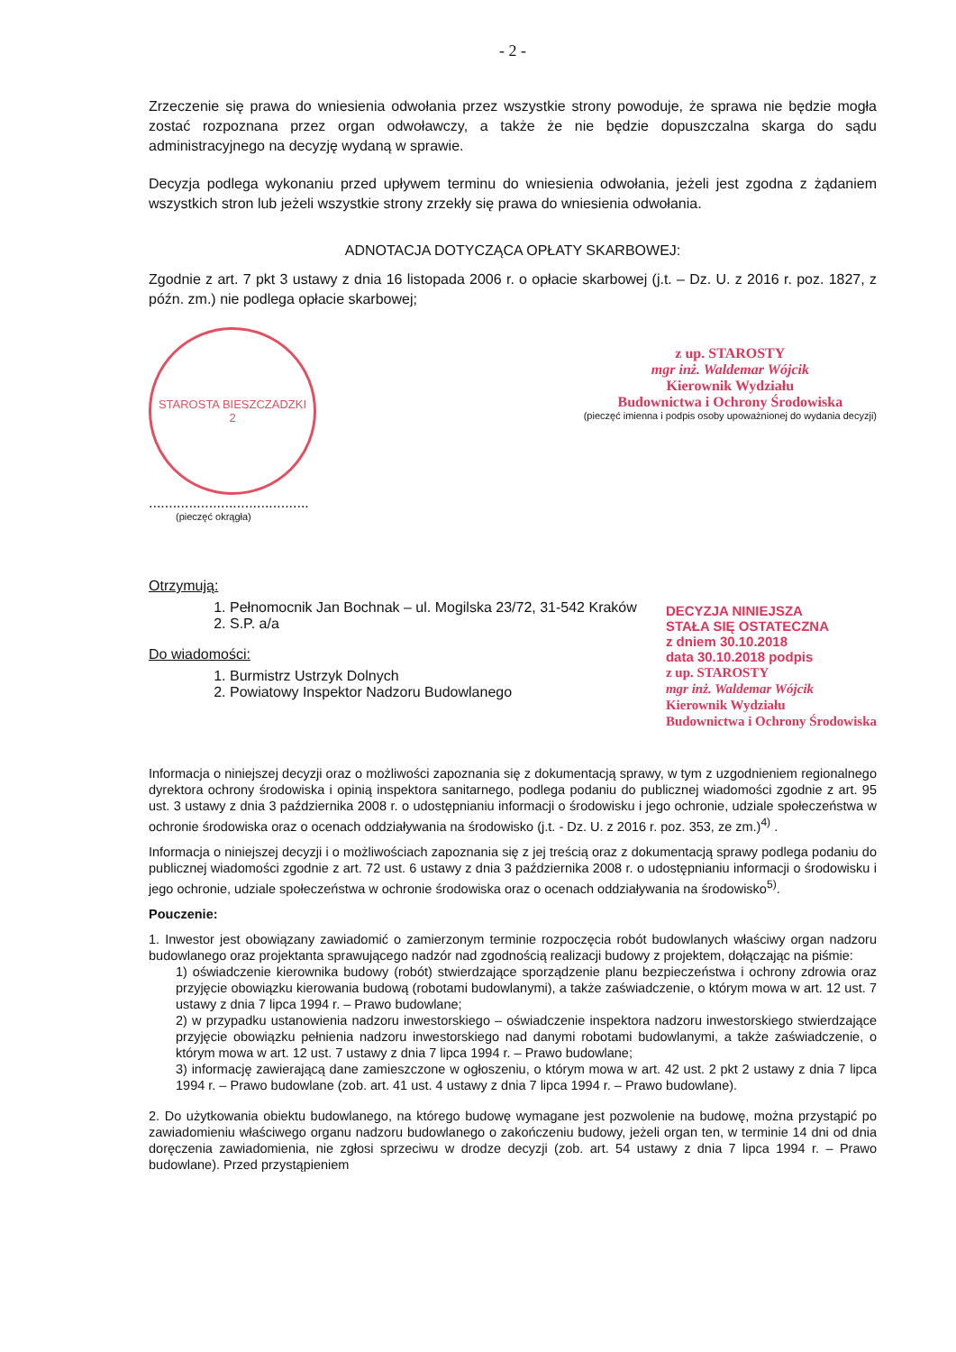- 2 -
Zrzeczenie się prawa do wniesienia odwołania przez wszystkie strony powoduje, że sprawa nie będzie mogła zostać rozpoznana przez organ odwoławczy, a także że nie będzie dopuszczalna skarga do sądu administracyjnego na decyzję wydaną w sprawie.
Decyzja podlega wykonaniu przed upływem terminu do wniesienia odwołania, jeżeli jest zgodna z żądaniem wszystkich stron lub jeżeli wszystkie strony zrzekły się prawa do wniesienia odwołania.
ADNOTACJA DOTYCZĄCA OPŁATY SKARBOWEJ:
Zgodnie z art. 7 pkt 3 ustawy z dnia 16 listopada 2006 r. o opłacie skarbowej (j.t. – Dz. U. z 2016 r. poz. 1827, z późn. zm.) nie podlega opłacie skarbowej;
STAROSTA BIESZCZADZKI
2
........................................
(pieczęć okrągła)
z up. STAROSTY
mgr inż. Waldemar Wójcik
Kierownik Wydziału
Budownictwa i Ochrony Środowiska
(pieczęć imienna i podpis osoby upoważnionej do wydania decyzji)
Otrzymują:
1. Pełnomocnik Jan Bochnak – ul. Mogilska 23/72, 31-542 Kraków
2. S.P. a/a
Do wiadomości:
1. Burmistrz Ustrzyk Dolnych
2. Powiatowy Inspektor Nadzoru Budowlanego
DECYZJA NINIEJSZA
STAŁA SIĘ OSTATECZNA
z dniem 30.10.2018
data 30.10.2018 podpis
z up. STAROSTY
mgr inż. Waldemar Wójcik
Kierownik Wydziału
Budownictwa i Ochrony Środowiska
Informacja o niniejszej decyzji oraz o możliwości zapoznania się z dokumentacją sprawy, w tym z uzgodnieniem regionalnego dyrektora ochrony środowiska i opinią inspektora sanitarnego, podlega podaniu do publicznej wiadomości zgodnie z art. 95 ust. 3 ustawy z dnia 3 października 2008 r. o udostępnianiu informacji o środowisku i jego ochronie, udziale społeczeństwa w ochronie środowiska oraz o ocenach oddziaływania na środowisko (j.t. - Dz. U. z 2016 r. poz. 353, ze zm.)<sup>4)</sup> .
Informacja o niniejszej decyzji i o możliwościach zapoznania się z jej treścią oraz z dokumentacją sprawy podlega podaniu do publicznej wiadomości zgodnie z art. 72 ust. 6 ustawy z dnia 3 października 2008 r. o udostępnianiu informacji o środowisku i jego ochronie, udziale społeczeństwa w ochronie środowiska oraz o ocenach oddziaływania na środowisko<sup>5)</sup>.
Pouczenie:
1. Inwestor jest obowiązany zawiadomić o zamierzonym terminie rozpoczęcia robót budowlanych właściwy organ nadzoru budowlanego oraz projektanta sprawującego nadzór nad zgodnością realizacji budowy z projektem, dołączając na piśmie:
1) oświadczenie kierownika budowy (robót) stwierdzające sporządzenie planu bezpieczeństwa i ochrony zdrowia oraz przyjęcie obowiązku kierowania budową (robotami budowlanymi), a także zaświadczenie, o którym mowa w art. 12 ust. 7 ustawy z dnia 7 lipca 1994 r. – Prawo budowlane;
2) w przypadku ustanowienia nadzoru inwestorskiego – oświadczenie inspektora nadzoru inwestorskiego stwierdzające przyjęcie obowiązku pełnienia nadzoru inwestorskiego nad danymi robotami budowlanymi, a także zaświadczenie, o którym mowa w art. 12 ust. 7 ustawy z dnia 7 lipca 1994 r. – Prawo budowlane;
3) informację zawierającą dane zamieszczone w ogłoszeniu, o którym mowa w art. 42 ust. 2 pkt 2 ustawy z dnia 7 lipca 1994 r. – Prawo budowlane (zob. art. 41 ust. 4 ustawy z dnia 7 lipca 1994 r. – Prawo budowlane).
2. Do użytkowania obiektu budowlanego, na którego budowę wymagane jest pozwolenie na budowę, można przystąpić po zawiadomieniu właściwego organu nadzoru budowlanego o zakończeniu budowy, jeżeli organ ten, w terminie 14 dni od dnia doręczenia zawiadomienia, nie zgłosi sprzeciwu w drodze decyzji (zob. art. 54 ustawy z dnia 7 lipca 1994 r. – Prawo budowlane). Przed przystąpieniem